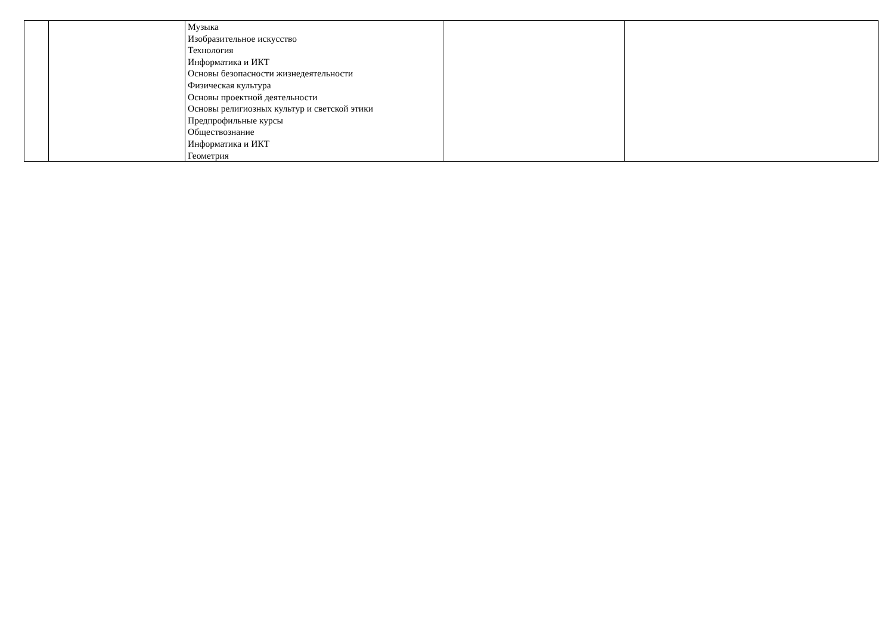| | | Музыка Изобразительное искусство Технология Информатика и ИКТ Основы безопасности жизнедеятельности Физическая культура Основы проектной деятельности Основы религиозных культур и светской этики Предпрофильные курсы Обществознание Информатика и ИКТ Геометрия | | |